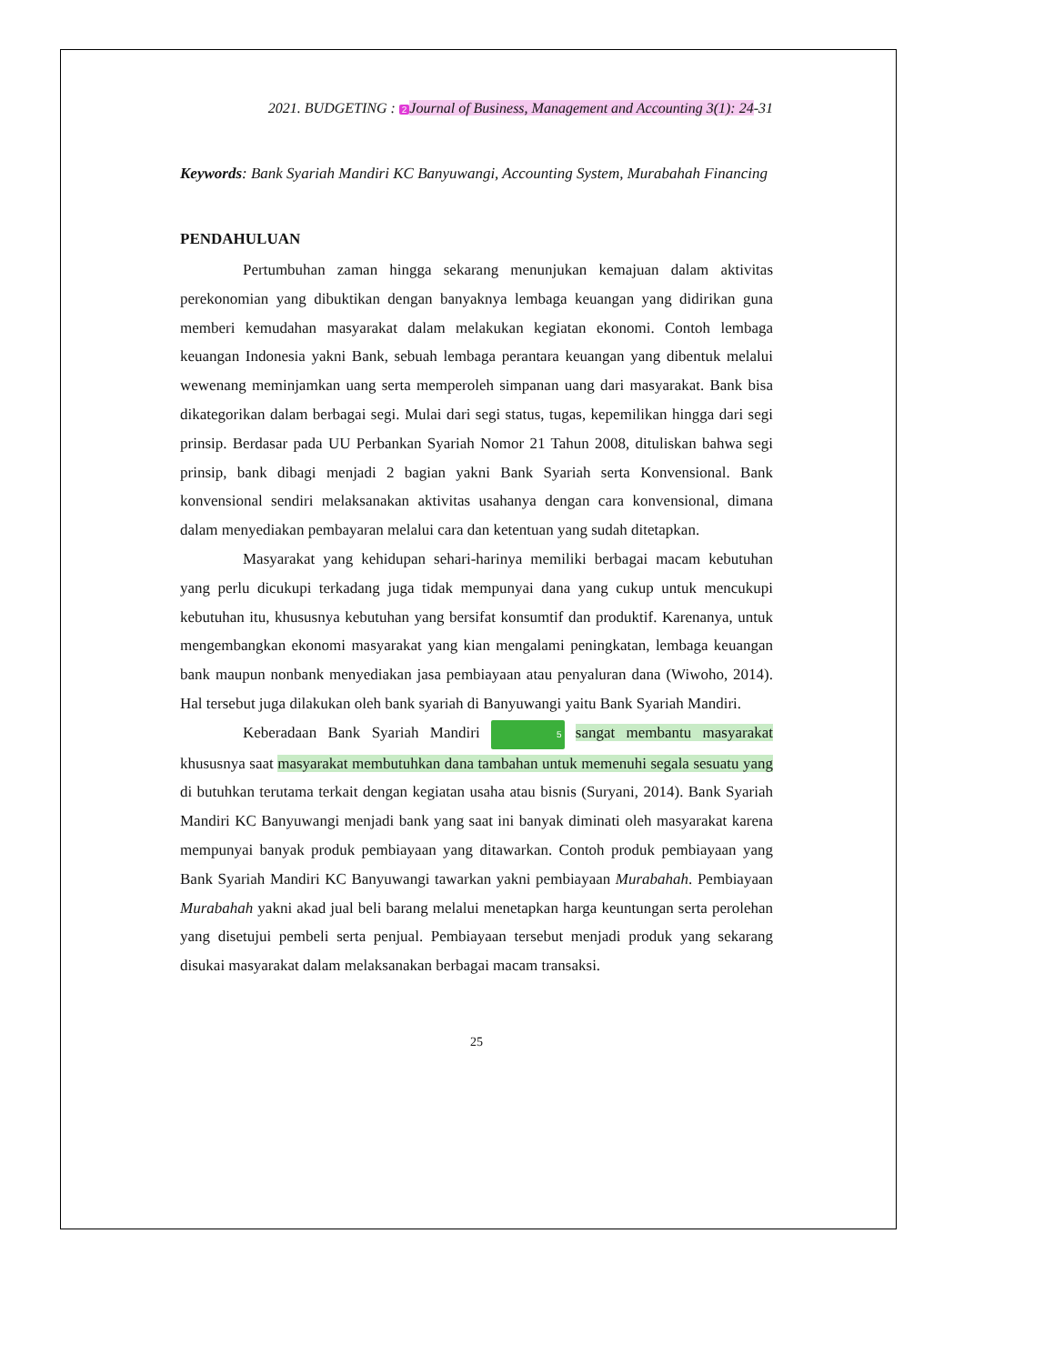2021. BUDGETING : 2 Journal of Business, Management and Accounting 3(1): 24-31
Keywords: Bank Syariah Mandiri KC Banyuwangi, Accounting System, Murabahah Financing
PENDAHULUAN
Pertumbuhan zaman hingga sekarang menunjukan kemajuan dalam aktivitas perekonomian yang dibuktikan dengan banyaknya lembaga keuangan yang didirikan guna memberi kemudahan masyarakat dalam melakukan kegiatan ekonomi. Contoh lembaga keuangan Indonesia yakni Bank, sebuah lembaga perantara keuangan yang dibentuk melalui wewenang meminjamkan uang serta memperoleh simpanan uang dari masyarakat. Bank bisa dikategorikan dalam berbagai segi. Mulai dari segi status, tugas, kepemilikan hingga dari segi prinsip. Berdasar pada UU Perbankan Syariah Nomor 21 Tahun 2008, dituliskan bahwa segi prinsip, bank dibagi menjadi 2 bagian yakni Bank Syariah serta Konvensional. Bank konvensional sendiri melaksanakan aktivitas usahanya dengan cara konvensional, dimana dalam menyediakan pembayaran melalui cara dan ketentuan yang sudah ditetapkan.
Masyarakat yang kehidupan sehari-harinya memiliki berbagai macam kebutuhan yang perlu dicukupi terkadang juga tidak mempunyai dana yang cukup untuk mencukupi kebutuhan itu, khususnya kebutuhan yang bersifat konsumtif dan produktif. Karenanya, untuk mengembangkan ekonomi masyarakat yang kian mengalami peningkatan, lembaga keuangan bank maupun nonbank menyediakan jasa pembiayaan atau penyaluran dana (Wiwoho, 2014). Hal tersebut juga dilakukan oleh bank syariah di Banyuwangi yaitu Bank Syariah Mandiri.
Keberadaan Bank Syariah Mandiri 5 sangat membantu masyarakat khususnya saat masyarakat membutuhkan dana tambahan untuk memenuhi segala sesuatu yang di butuhkan terutama terkait dengan kegiatan usaha atau bisnis (Suryani, 2014). Bank Syariah Mandiri KC Banyuwangi menjadi bank yang saat ini banyak diminati oleh masyarakat karena mempunyai banyak produk pembiayaan yang ditawarkan. Contoh produk pembiayaan yang Bank Syariah Mandiri KC Banyuwangi tawarkan yakni pembiayaan Murabahah. Pembiayaan Murabahah yakni akad jual beli barang melalui menetapkan harga keuntungan serta perolehan yang disetujui pembeli serta penjual. Pembiayaan tersebut menjadi produk yang sekarang disukai masyarakat dalam melaksanakan berbagai macam transaksi.
25